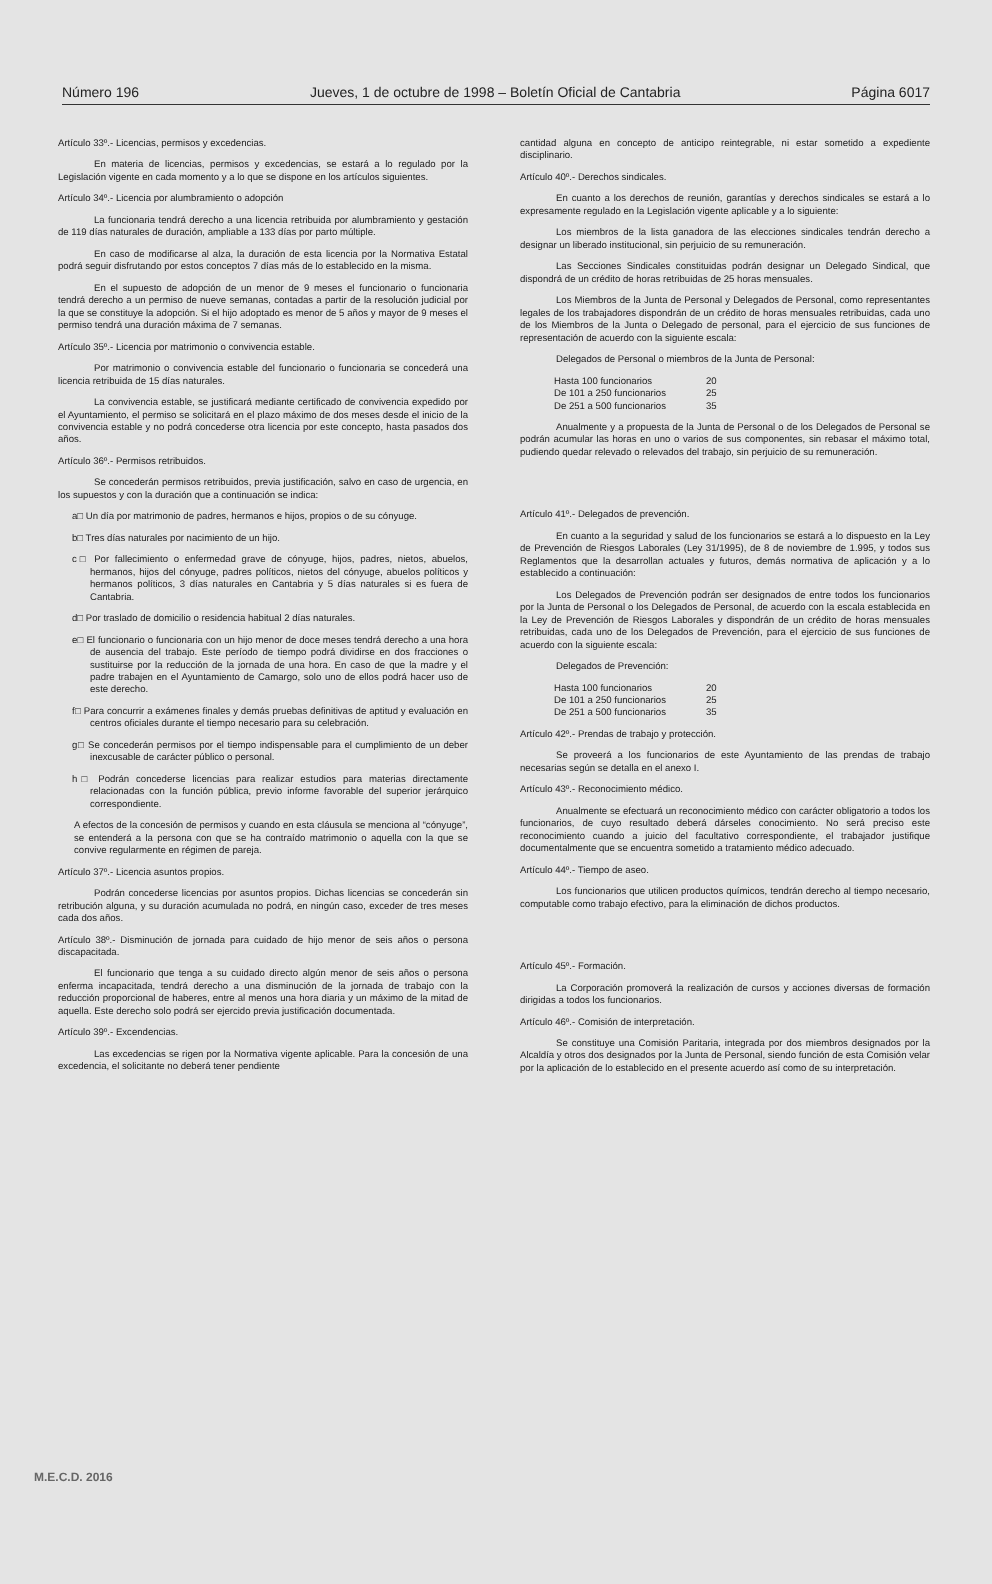Número 196 Jueves, 1 de octubre de 1998 – Boletín Oficial de Cantabria Página 6017
Artículo 33º.- Licencias, permisos y excedencias.
En materia de licencias, permisos y excedencias, se estará a lo regulado por la Legislación vigente en cada momento y a lo que se dispone en los artículos siguientes.
Artículo 34º.- Licencia por alumbramiento o adopción
La funcionaria tendrá derecho a una licencia retribuida por alumbramiento y gestación de 119 días naturales de duración, ampliable a 133 días por parto múltiple.
En caso de modificarse al alza, la duración de esta licencia por la Normativa Estatal podrá seguir disfrutando por estos conceptos 7 días más de lo establecido en la misma.
En el supuesto de adopción de un menor de 9 meses el funcionario o funcionaria tendrá derecho a un permiso de nueve semanas, contadas a partir de la resolución judicial por la que se constituye la adopción. Si el hijo adoptado es menor de 5 años y mayor de 9 meses el permiso tendrá una duración máxima de 7 semanas.
Artículo 35º.- Licencia por matrimonio o convivencia estable.
Por matrimonio o convivencia estable del funcionario o funcionaria se concederá una licencia retribuida de 15 días naturales.
La convivencia estable, se justificará mediante certificado de convivencia expedido por el Ayuntamiento, el permiso se solicitará en el plazo máximo de dos meses desde el inicio de la convivencia estable y no podrá concederse otra licencia por este concepto, hasta pasados dos años.
Artículo 36º.- Permisos retribuidos.
Se concederán permisos retribuidos, previa justificación, salvo en caso de urgencia, en los supuestos y con la duración que a continuación se indica:
a□ Un día por matrimonio de padres, hermanos e hijos, propios o de su cónyuge.
b□ Tres días naturales por nacimiento de un hijo.
c□ Por fallecimiento o enfermedad grave de cónyuge, hijos, padres, nietos, abuelos, hermanos, hijos del cónyuge, padres políticos, nietos del cónyuge, abuelos políticos y hermanos políticos, 3 días naturales en Cantabria y 5 días naturales si es fuera de Cantabria.
d□ Por traslado de domicilio o residencia habitual 2 días naturales.
e□ El funcionario o funcionaria con un hijo menor de doce meses tendrá derecho a una hora de ausencia del trabajo. Este período de tiempo podrá dividirse en dos fracciones o sustituirse por la reducción de la jornada de una hora. En caso de que la madre y el padre trabajen en el Ayuntamiento de Camargo, solo uno de ellos podrá hacer uso de este derecho.
f□ Para concurrir a exámenes finales y demás pruebas definitivas de aptitud y evaluación en centros oficiales durante el tiempo necesario para su celebración.
g□ Se concederán permisos por el tiempo indispensable para el cumplimiento de un deber inexcusable de carácter público o personal.
h□ Podrán concederse licencias para realizar estudios para materias directamente relacionadas con la función pública, previo informe favorable del superior jerárquico correspondiente.
A efectos de la concesión de permisos y cuando en esta cláusula se menciona al “cónyuge”, se entenderá a la persona con que se ha contraído matrimonio o aquella con la que se convive regularmente en régimen de pareja.
Artículo 37º.- Licencia asuntos propios.
Podrán concederse licencias por asuntos propios. Dichas licencias se concederán sin retribución alguna, y su duración acumulada no podrá, en ningún caso, exceder de tres meses cada dos años.
Artículo 38º.- Disminución de jornada para cuidado de hijo menor de seis años o persona discapacitada.
El funcionario que tenga a su cuidado directo algún menor de seis años o persona enferma incapacitada, tendrá derecho a una disminución de la jornada de trabajo con la reducción proporcional de haberes, entre al menos una hora diaria y un máximo de la mitad de aquella. Este derecho solo podrá ser ejercido previa justificación documentada.
Artículo 39º.- Excendencias.
Las excedencias se rigen por la Normativa vigente aplicable. Para la concesión de una excedencia, el solicitante no deberá tener pendiente
cantidad alguna en concepto de anticipo reintegrable, ni estar sometido a expediente disciplinario.
Artículo 40º.- Derechos sindicales.
En cuanto a los derechos de reunión, garantías y derechos sindicales se estará a lo expresamente regulado en la Legislación vigente aplicable y a lo siguiente:
Los miembros de la lista ganadora de las elecciones sindicales tendrán derecho a designar un liberado institucional, sin perjuicio de su remuneración.
Las Secciones Sindicales constituidas podrán designar un Delegado Sindical, que dispondrá de un crédito de horas retribuidas de 25 horas mensuales.
Los Miembros de la Junta de Personal y Delegados de Personal, como representantes legales de los trabajadores dispondrán de un crédito de horas mensuales retribuidas, cada uno de los Miembros de la Junta o Delegado de personal, para el ejercicio de sus funciones de representación de acuerdo con la siguiente escala:
Delegados de Personal o miembros de la Junta de Personal:
| Hasta 100 funcionarios | 20 |
| De 101 a 250 funcionarios | 25 |
| De 251 a 500 funcionarios | 35 |
Anualmente y a propuesta de la Junta de Personal o de los Delegados de Personal se podrán acumular las horas en uno o varios de sus componentes, sin rebasar el máximo total, pudiendo quedar relevado o relevados del trabajo, sin perjuicio de su remuneración.
Artículo 41º.- Delegados de prevención.
En cuanto a la seguridad y salud de los funcionarios se estará a lo dispuesto en la Ley de Prevención de Riesgos Laborales (Ley 31/1995), de 8 de noviembre de 1.995, y todos sus Reglamentos que la desarrollan actuales y futuros, demás normativa de aplicación y a lo establecido a continuación:
Los Delegados de Prevención podrán ser designados de entre todos los funcionarios por la Junta de Personal o los Delegados de Personal, de acuerdo con la escala establecida en la Ley de Prevención de Riesgos Laborales y dispondrán de un crédito de horas mensuales retribuidas, cada uno de los Delegados de Prevención, para el ejercicio de sus funciones de acuerdo con la siguiente escala:
Delegados de Prevención:
| Hasta 100 funcionarios | 20 |
| De 101 a 250 funcionarios | 25 |
| De 251 a 500 funcionarios | 35 |
Artículo 42º.- Prendas de trabajo y protección.
Se proveerá a los funcionarios de este Ayuntamiento de las prendas de trabajo necesarias según se detalla en el anexo I.
Artículo 43º.- Reconocimiento médico.
Anualmente se efectuará un reconocimiento médico con carácter obligatorio a todos los funcionarios, de cuyo resultado deberá dárseles conocimiento. No será preciso este reconocimiento cuando a juicio del facultativo correspondiente, el trabajador justifique documentalmente que se encuentra sometido a tratamiento médico adecuado.
Artículo 44º.- Tiempo de aseo.
Los funcionarios que utilicen productos químicos, tendrán derecho al tiempo necesario, computable como trabajo efectivo, para la eliminación de dichos productos.
Artículo 45º.- Formación.
La Corporación promoverá la realización de cursos y acciones diversas de formación dirigidas a todos los funcionarios.
Artículo 46º.- Comisión de interpretación.
Se constituye una Comisión Paritaria, integrada por dos miembros designados por la Alcaldía y otros dos designados por la Junta de Personal, siendo función de esta Comisión velar por la aplicación de lo establecido en el presente acuerdo así como de su interpretación.
M.E.C.D. 2016